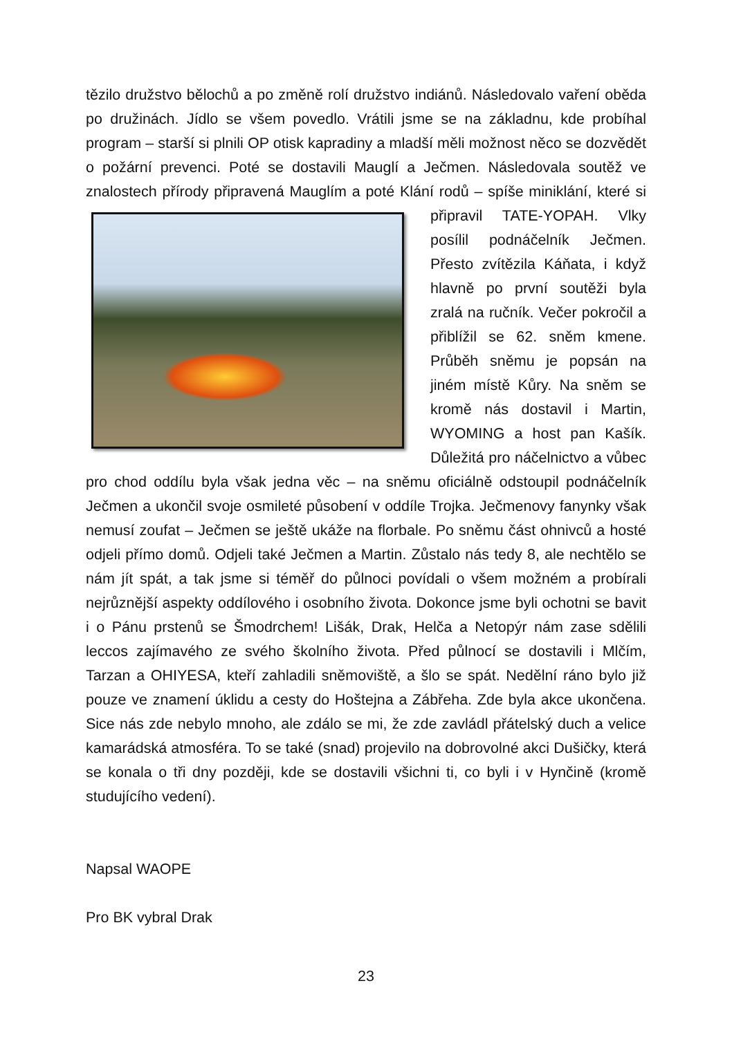tězilo družstvo bělochů a po změně rolí družstvo indiánů. Následovalo vaření oběda po družinách. Jídlo se všem povedlo. Vrátili jsme se na základnu, kde probíhal program – starší si plnili OP otisk kapradiny a mladší měli možnost něco se dozvědět o požární prevenci. Poté se dostavili Mauglí a Ječmen. Následovala soutěž ve znalostech přírody připravená Mauglím a poté Klání rodů – spíše miniklání, které si připravil TATE-YOPAH. Vlky posílil podnáčelník Ječmen. Přesto zvítězila Káňata, i když hlavně po první soutěži byla zralá na ručník. Večer pokročil a přiblížil se 62. sněm kmene. Průběh sněmu je popsán na jiném místě Kůry. Na sněm se kromě nás dostavil i Martin, WYOMING a host pan Kašík. Důležitá pro náčelnictvo a vůbec pro chod oddílu byla však jedna věc – na sněmu oficiálně odstoupil podnáčelník Ječmen a ukončil svoje osmileté působení v oddíle Trojka. Ječmenovy fanynky však nemusí zoufat – Ječmen se ještě ukáže na florbale. Po sněmu část ohnivců a hosté odjeli přímo domů. Odjeli také Ječmen a Martin. Zůstalo nás tedy 8, ale nechtělo se nám jít spát, a tak jsme si téměř do půlnoci povídali o všem možném a probírali nejrůznější aspekty oddílového i osobního života. Dokonce jsme byli ochotni se bavit i o Pánu prstenů se Šmodrchem! Lišák, Drak, Helča a Netopýr nám zase sdělili leccos zajímavého ze svého školního života. Před půlnocí se dostavili i Mlčím, Tarzan a OHIYESA, kteří zahladili sněmoviště, a šlo se spát. Nedělní ráno bylo již pouze ve znamení úklidu a cesty do Hoštejna a Zábřeha. Zde byla akce ukončena. Sice nás zde nebylo mnoho, ale zdálo se mi, že zde zavládl přátelský duch a velice kamarádská atmosféra. To se také (snad) projevilo na dobrovolné akci Dušičky, která se konala o tři dny později, kde se dostavili všichni ti, co byli i v Hynčině (kromě studujícího vedení).
Napsal WAOPE
Pro BK vybral Drak
23